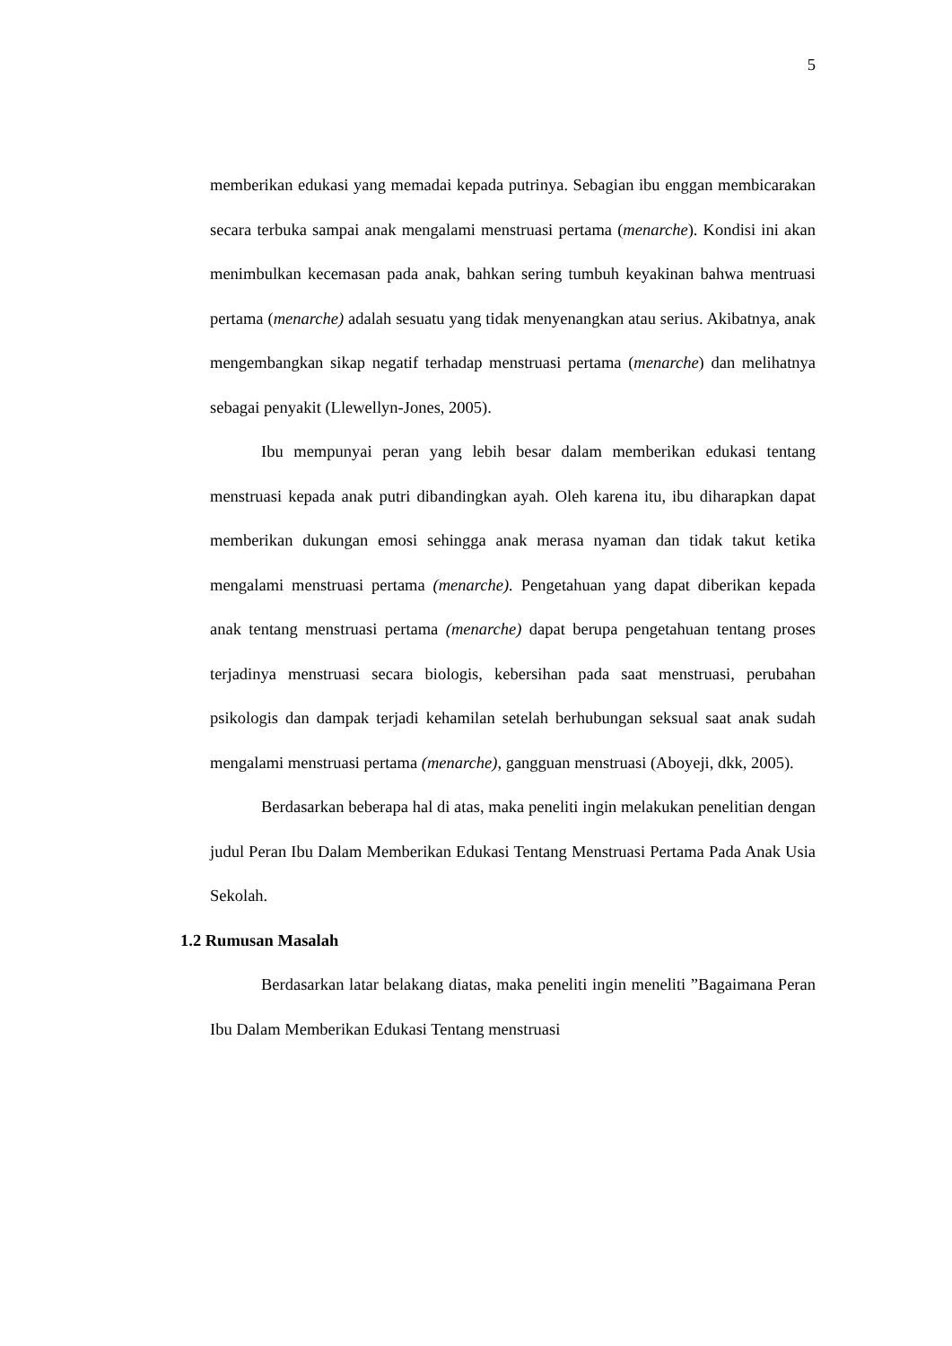5
memberikan edukasi yang memadai kepada putrinya. Sebagian ibu enggan membicarakan secara terbuka sampai anak mengalami menstruasi pertama (menarche). Kondisi ini akan menimbulkan kecemasan pada anak, bahkan sering tumbuh keyakinan bahwa mentruasi pertama (menarche) adalah sesuatu yang tidak menyenangkan atau serius. Akibatnya, anak mengembangkan sikap negatif terhadap menstruasi pertama (menarche) dan melihatnya sebagai penyakit (Llewellyn-Jones, 2005).
Ibu mempunyai peran yang lebih besar dalam memberikan edukasi tentang menstruasi kepada anak putri dibandingkan ayah. Oleh karena itu, ibu diharapkan dapat memberikan dukungan emosi sehingga anak merasa nyaman dan tidak takut ketika mengalami menstruasi pertama (menarche). Pengetahuan yang dapat diberikan kepada anak tentang menstruasi pertama (menarche) dapat berupa pengetahuan tentang proses terjadinya menstruasi secara biologis, kebersihan pada saat menstruasi, perubahan psikologis dan dampak terjadi kehamilan setelah berhubungan seksual saat anak sudah mengalami menstruasi pertama (menarche), gangguan menstruasi (Aboyeji, dkk, 2005).
Berdasarkan beberapa hal di atas, maka peneliti ingin melakukan penelitian dengan judul Peran Ibu Dalam Memberikan Edukasi Tentang Menstruasi Pertama Pada Anak Usia Sekolah.
1.2 Rumusan Masalah
Berdasarkan latar belakang diatas, maka peneliti ingin meneliti ”Bagaimana Peran Ibu Dalam Memberikan Edukasi Tentang menstruasi